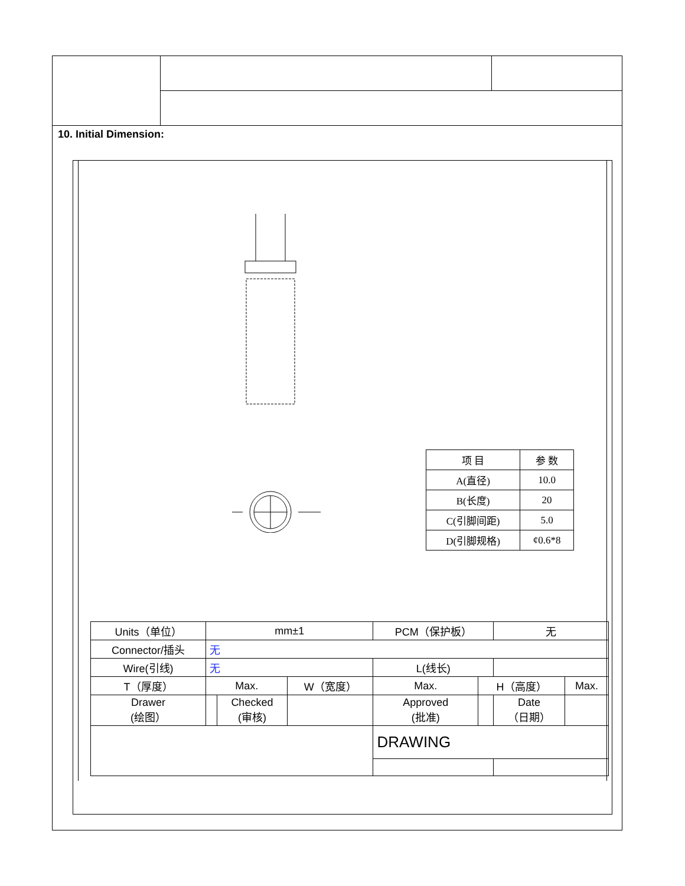10. Initial Dimension:
| 项 目 | 参 数 |
| A(直径) | 10.0 |
| B(长度) | 20 |
| C(引脚间距) | 5.0 |
| D(引脚规格) | ¢0.6*8 |
| Units（单位） | mm±1 | | | PCM（保护板） | | 无 | |
| Connector/插头 | 无 | | | | | | |
| Wire(引线) | 无 | | | L(线长) | | | |
| T（厚度） | Max. | | W（宽度） | Max. | H（高度） | | Max. |
| Drawer (绘图） | | Checked (审核) | | Approved (批准) | | Date （日期） | |
| | | | | DRAWING | | | |